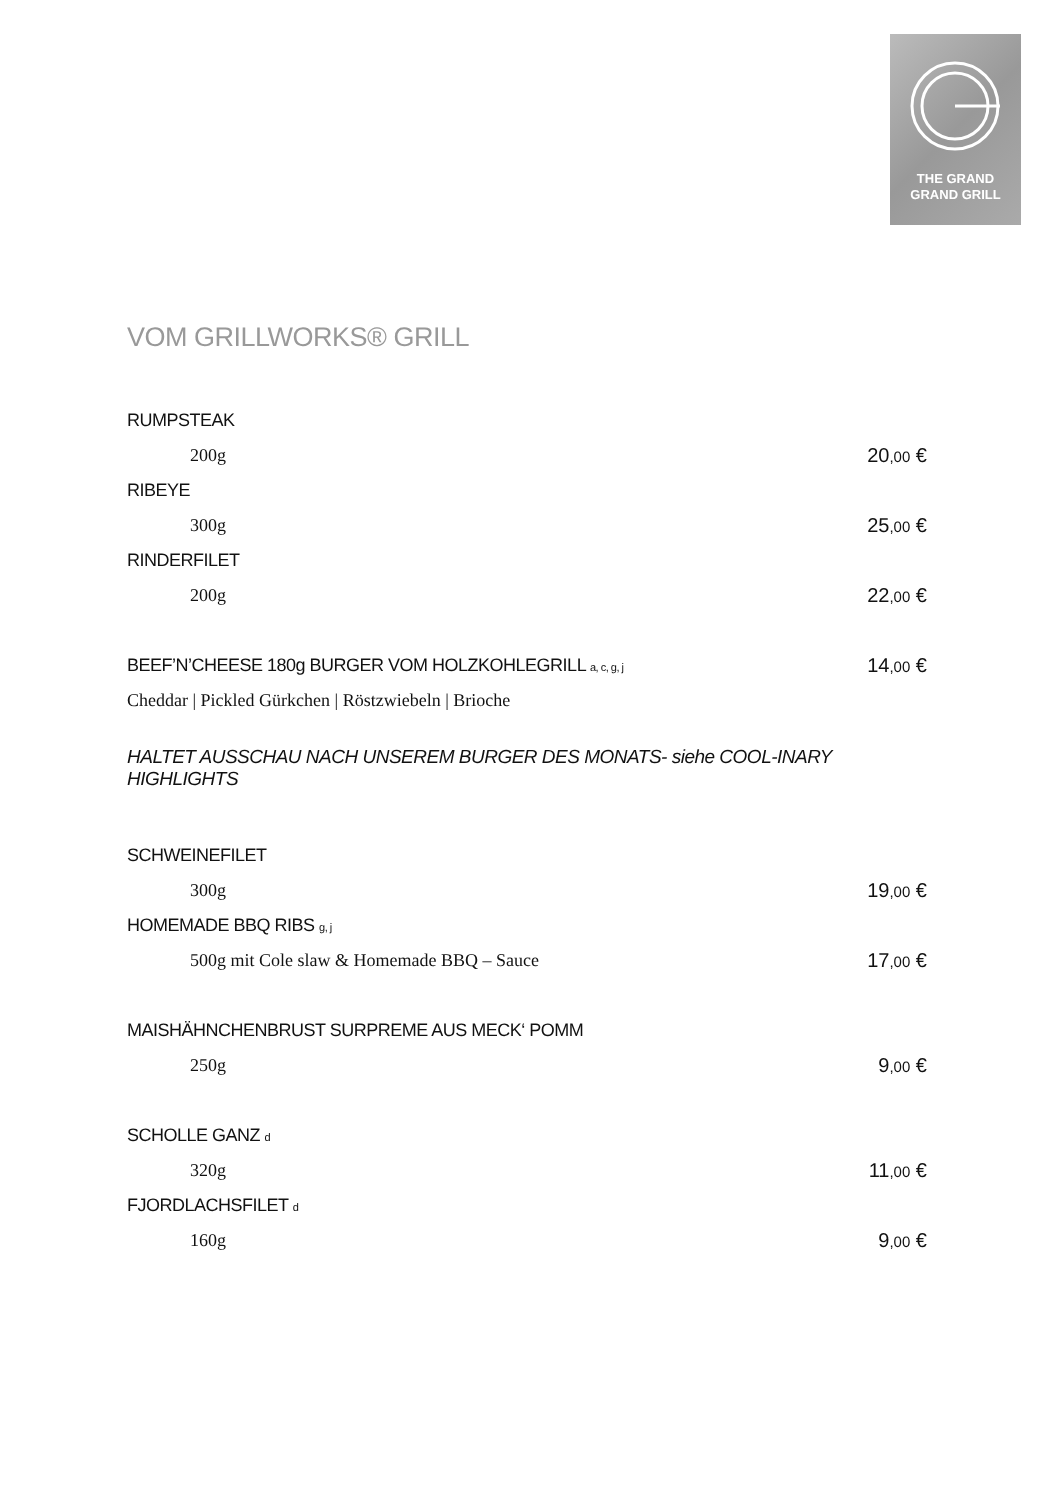THE GRAND
GRAND GRILL
VOM GRILLWORKS® GRILL
RUMPSTEAK
200g 20,00 €
RIBEYE
300g 25,00 €
RINDERFILET
200g 22,00 €
BEEF’N’CHEESE 180g BURGER VOM HOLZKOHLEGRILL a, c, g, j 14,00 €
Cheddar | Pickled Gürkchen | Röstzwiebeln | Brioche
HALTET AUSSCHAU NACH UNSEREM BURGER DES MONATS- siehe COOL-INARY HIGHLIGHTS
SCHWEINEFILET
300g 19,00 €
HOMEMADE BBQ RIBS g, j
500g mit Cole slaw & Homemade BBQ – Sauce 17,00 €
MAISHÄHNCHENBRUST SURPREME AUS MECK‘ POMM
250g 9,00 €
SCHOLLE GANZ d
320g 11,00 €
FJORDLACHSFILET d
160g 9,00 €